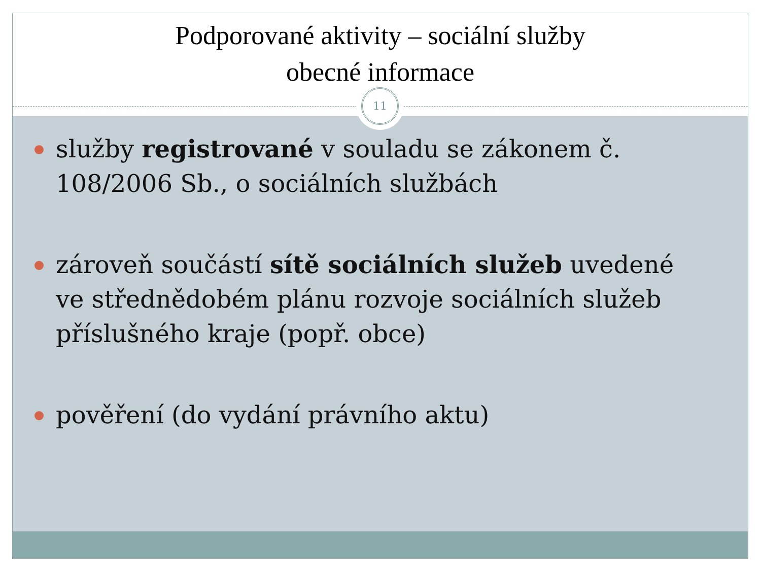Podporované aktivity – sociální služby
obecné informace
služby registrované v souladu se zákonem č. 108/2006 Sb., o sociálních službách
zároveň součástí sítě sociálních služeb uvedené ve střednědobém plánu rozvoje sociálních služeb příslušného kraje (popř. obce)
pověření (do vydání právního aktu)
11